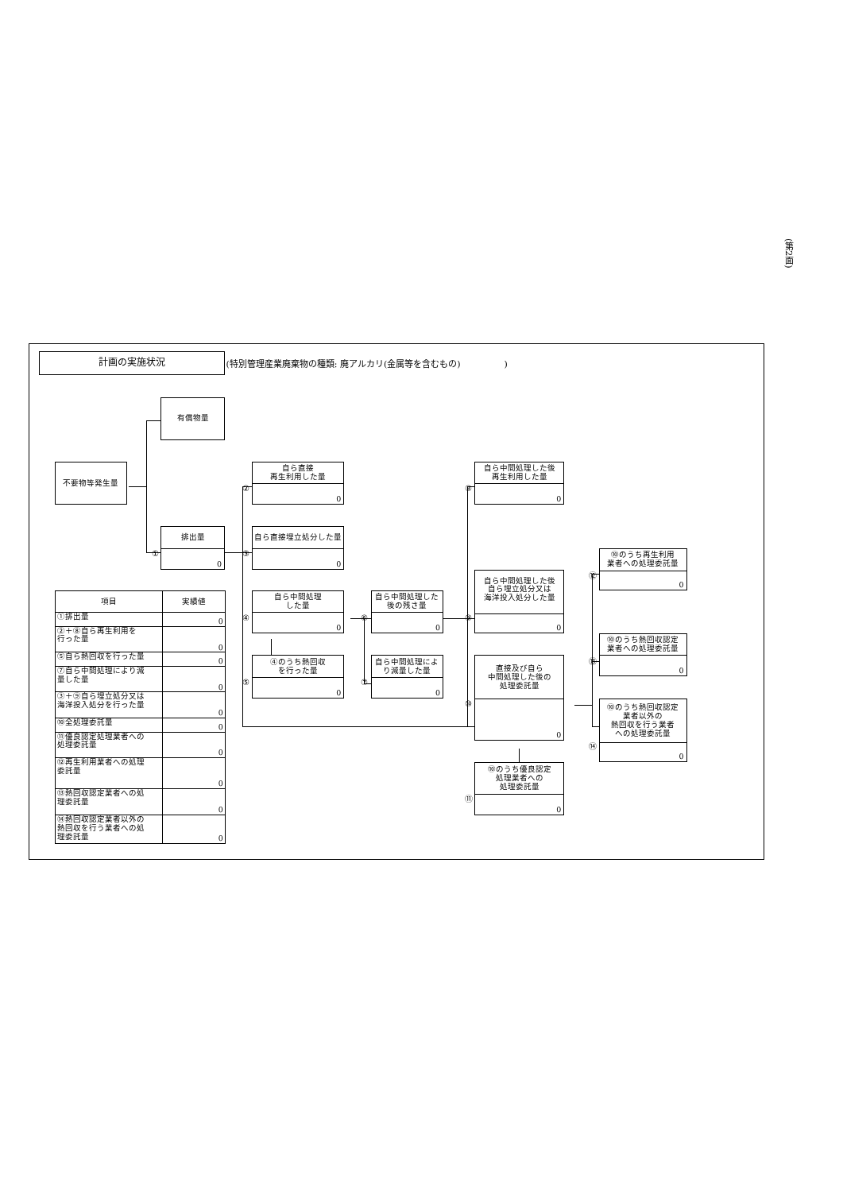計画の実施状況
(特別管理産業廃棄物の種類: 廃アルカリ(金属等を含むもの)　　　　　)
有償物量
不要物等発生量
①
排出量
0
②
自ら直接
再生利用した量
0
③
自ら直接埋立処分した量
0
④
自ら中間処理
した量
0
⑤
④のうち熱回収
を行った量
0
⑥
自ら中間処理した
後の残さ量
0
⑦
自ら中間処理によ
り減量した量
0
⑧
自ら中間処理した後
再生利用した量
0
⑨
自ら中間処理した後
自ら埋立処分又は
海洋投入処分した量
0
⑩
直接及び自ら
中間処理した後の
処理委託量
0
⑪
⑩のうち優良認定
処理業者への
処理委託量
0
⑫
⑩のうち再生利用
業者への処理委託量
0
⑬
⑩のうち熱回収認定
業者への処理委託量
0
⑭
⑩のうち熱回収認定
業者以外の
熱回収を行う業者
への処理委託量
0
| 項目 | 実績値 |
| --- | --- |
| ①排出量 | 0 |
| ②＋⑧自ら再生利用を 行った量 | 0 |
| ⑤自ら熱回収を行った量 | 0 |
| ⑦自ら中間処理により減 量した量 | 0 |
| ③＋⑨自ら埋立処分又は 海洋投入処分を行った量 | 0 |
| ⑩全処理委託量 | 0 |
| ⑪優良認定処理業者への 処理委託量 | 0 |
| ⑫再生利用業者への処理 委託量 | 0 |
| ⑬熱回収認定業者への処 理委託量 | 0 |
| ⑭熱回収認定業者以外の 熱回収を行う業者への処 理委託量 | 0 |
(第2面)